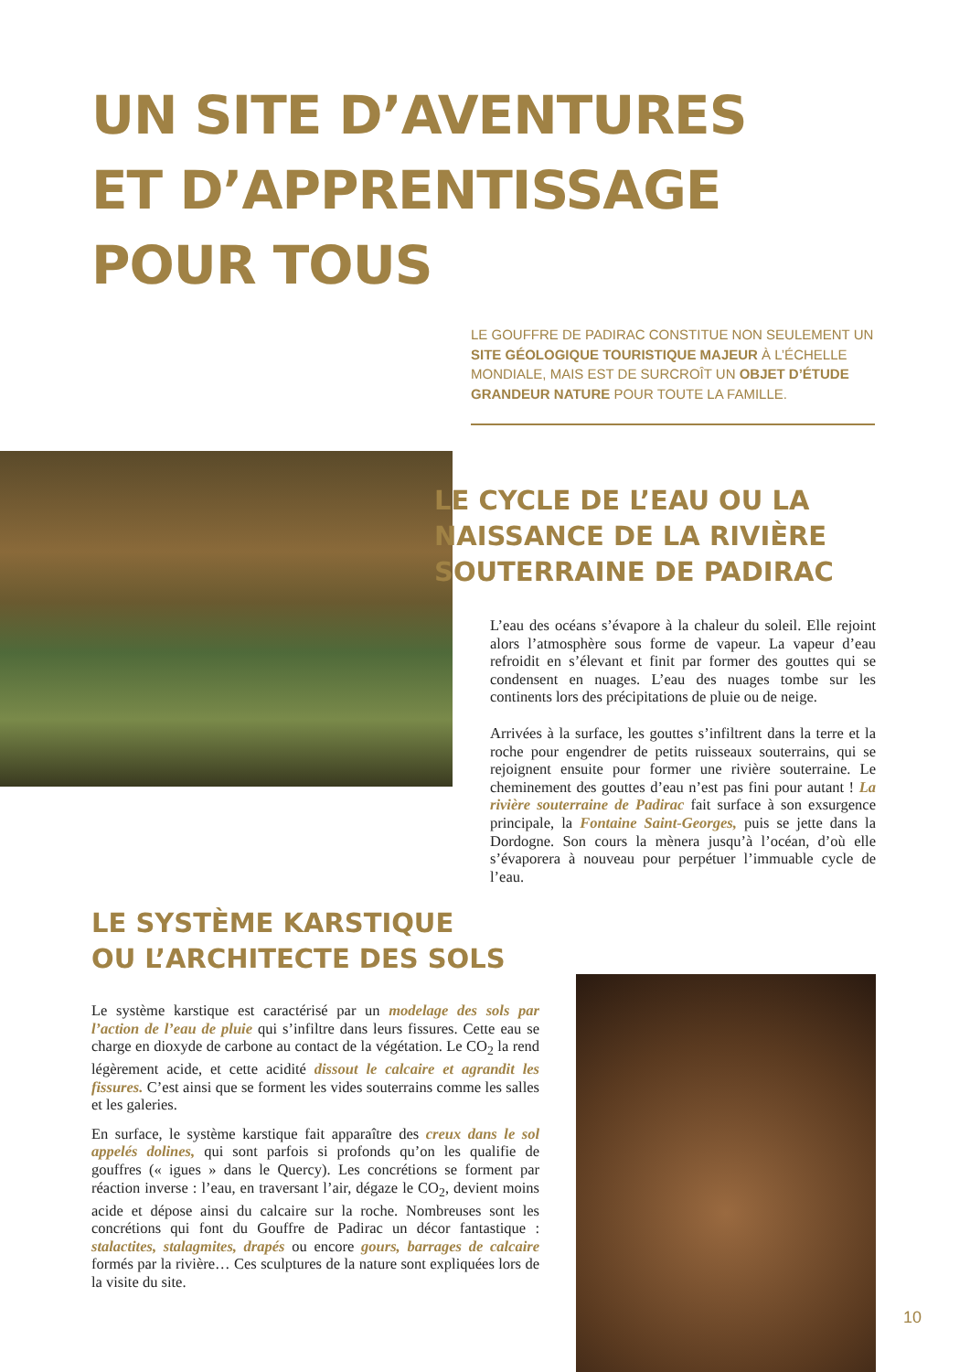UN SITE D’AVENTURES
ET D’APPRENTISSAGE
POUR TOUS
LE GOUFFRE DE PADIRAC CONSTITUE NON SEULEMENT UN SITE GÉOLOGIQUE TOURISTIQUE MAJEUR À L’ÉCHELLE MONDIALE, MAIS EST DE SURCROÎT UN OBJET D’ÉTUDE GRANDEUR NATURE POUR TOUTE LA FAMILLE.
LE CYCLE DE L’EAU OU LA
NAISSANCE DE LA RIVIÈRE
SOUTERRAINE DE PADIRAC
L’eau des océans s’évapore à la chaleur du soleil. Elle rejoint alors l’atmosphère sous forme de vapeur. La vapeur d’eau refroidit en s’élevant et finit par former des gouttes qui se condensent en nuages. L’eau des nuages tombe sur les continents lors des précipitations de pluie ou de neige.
Arrivées à la surface, les gouttes s’infiltrent dans la terre et la roche pour engendrer de petits ruisseaux souterrains, qui se rejoignent ensuite pour former une rivière souterraine. Le cheminement des gouttes d’eau n’est pas fini pour autant ! La rivière souterraine de Padirac fait surface à son exsurgence principale, la Fontaine Saint-Georges, puis se jette dans la Dordogne. Son cours la mènera jusqu’à l’océan, d’où elle s’évaporera à nouveau pour perpétuer l’immuable cycle de l’eau.
LE SYSTÈME KARSTIQUE
OU L’ARCHITECTE DES SOLS
Le système karstique est caractérisé par un modelage des sols par l’action de l’eau de pluie qui s’infiltre dans leurs fissures. Cette eau se charge en dioxyde de carbone au contact de la végétation. Le CO<sub>2</sub> la rend légèrement acide, et cette acidité dissout le calcaire et agrandit les fissures. C’est ainsi que se forment les vides souterrains comme les salles et les galeries.
En surface, le système karstique fait apparaître des creux dans le sol appelés dolines, qui sont parfois si profonds qu’on les qualifie de gouffres (« igues » dans le Quercy). Les concrétions se forment par réaction inverse : l’eau, en traversant l’air, dégaze le CO<sub>2</sub>, devient moins acide et dépose ainsi du calcaire sur la roche. Nombreuses sont les concrétions qui font du Gouffre de Padirac un décor fantastique : stalactites, stalagmites, drapés ou encore gours, barrages de calcaire formés par la rivière… Ces sculptures de la nature sont expliquées lors de la visite du site.
10